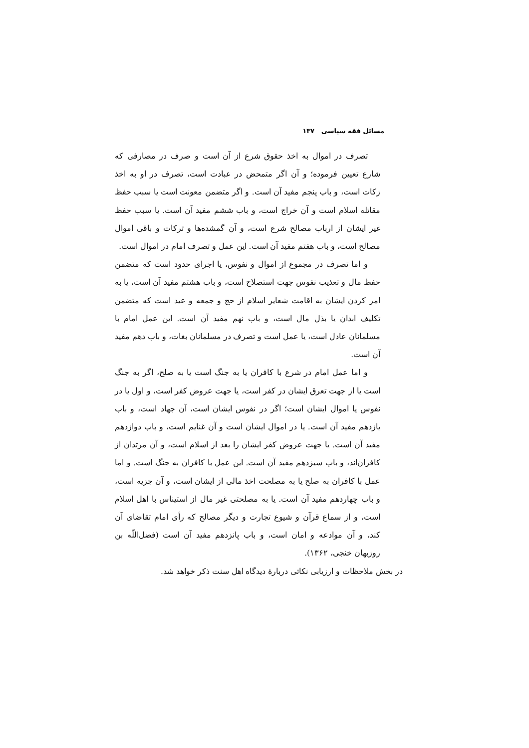مسائل فقه سیاسی ۱۳۷
تصرف در اموال به اخذ حقوق شرع از آن است و صرف در مصارفی که شارع تعیین فرموده؛ و آن اگر متمحض در عبادت است، تصرف در او به اخذ زکات است، و باب پنجم مفید آن است. و اگر متضمن معونت است یا سبب حفظ مقاتله اسلام است و آن خراج است، و باب ششم مفید آن است. یا سبب حفظ غیر ایشان از ارباب مصالح شرع است، و آن گمشده‌ها و ترکات و باقی اموال مصالح است، و باب هفتم مفید آن است. این عمل و تصرف امام در اموال است.
و اما تصرف در مجموع از اموال و نفوس، یا اجرای حدود است که متضمن حفظ مال و تعذیب نفوس جهت استصلاح است، و باب هشتم مفید آن است، یا به امر کردن ایشان به اقامت شعایر اسلام از حج و جمعه و عید است که متضمن تکلیف ابدان یا بذل مال است، و باب نهم مفید آن است. این عمل امام با مسلمانان عادل است، یا عمل است و تصرف در مسلمانان بغات، و باب دهم مفید آن است.
و اما عمل امام در شرع با کافران یا به جنگ است یا به صلح، اگر به جنگ است یا از جهت تعرق ایشان در کفر است، یا جهت عروض کفر است، و اول یا در نفوس یا اموال ایشان است؛ اگر در نفوس ایشان است، آن جهاد است، و باب یازدهم مفید آن است. یا در اموال ایشان است و آن غنایم است، و باب دوازدهم مفید آن است. یا جهت عروض کفر ایشان را بعد از اسلام است، و آن مرتدان از کافران‌اند، و باب سیزدهم مفید آن است. این عمل با کافران به جنگ است. و اما عمل با کافران به صلح یا به مصلحت اخذ مالی از ایشان است، و آن جزیه است، و باب چهاردهم مفید آن است. یا به مصلحتی غیر مال از استیناس با اهل اسلام است، و از سماع قرآن و شیوع تجارت و دیگر مصالح که رأی امام تقاضای آن کند، و آن موادعه و امان است، و باب پانزدهم مفید آن است (فضل‌اللّه بن روزبهان خنجی، ۱۳۶۲).
در بخش ملاحظات و ارزیابی نکاتی دربارهٔ دیدگاه اهل سنت ذکر خواهد شد.